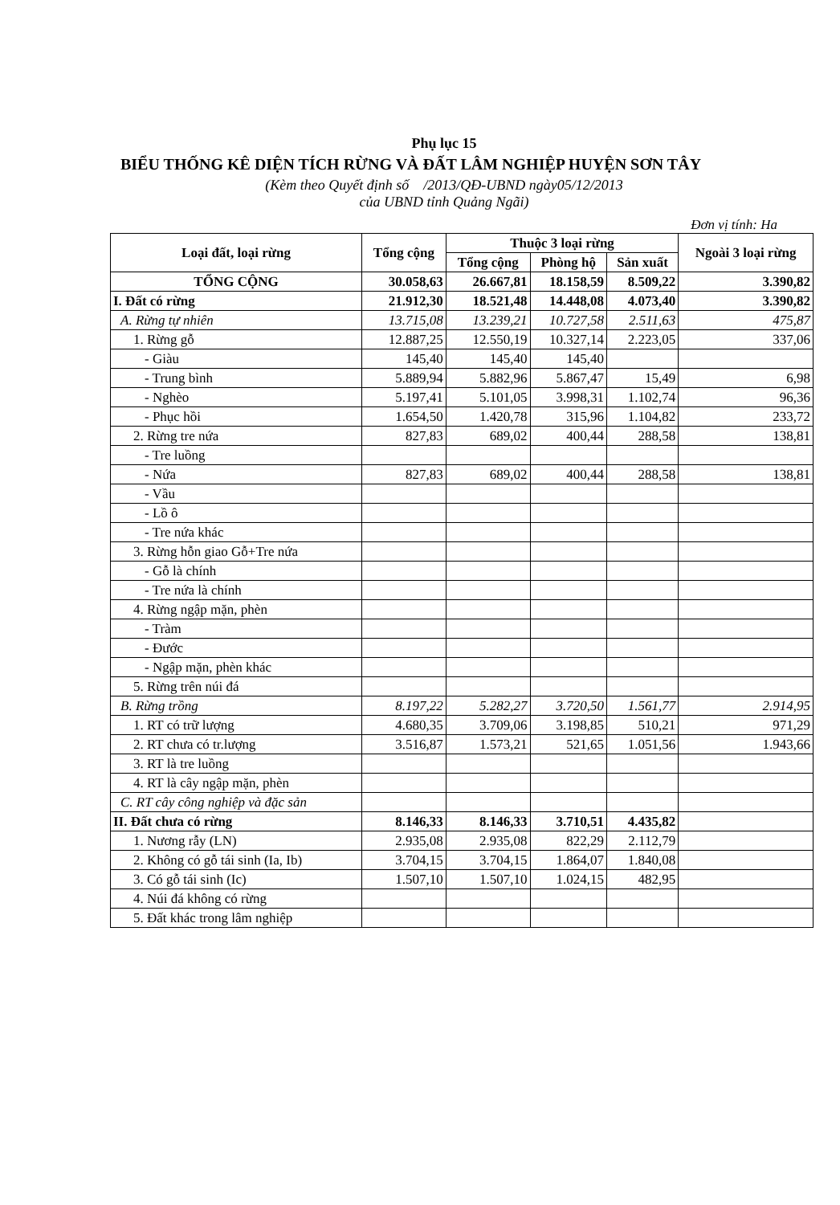Phụ lục 15
BIỂU THỐNG KÊ DIỆN TÍCH RỪNG VÀ ĐẤT LÂM NGHIỆP HUYỆN SƠN TÂY
(Kèm theo Quyết định số /2013/QĐ-UBND ngày05/12/2013
của UBND tỉnh Quảng Ngãi)
Đơn vị tính: Ha
| Loại đất, loại rừng | Tổng cộng | Thuộc 3 loại rừng | | | Ngoài 3 loại rừng |
| --- | --- | --- | --- | --- | --- |
| | | Tổng cộng | Phòng hộ | Sản xuất | |
| TỔNG CỘNG | 30.058,63 | 26.667,81 | 18.158,59 | 8.509,22 | 3.390,82 |
| I. Đất có rừng | 21.912,30 | 18.521,48 | 14.448,08 | 4.073,40 | 3.390,82 |
| A. Rừng tự nhiên | 13.715,08 | 13.239,21 | 10.727,58 | 2.511,63 | 475,87 |
| 1. Rừng gỗ | 12.887,25 | 12.550,19 | 10.327,14 | 2.223,05 | 337,06 |
| - Giàu | 145,40 | 145,40 | 145,40 | | |
| - Trung bình | 5.889,94 | 5.882,96 | 5.867,47 | 15,49 | 6,98 |
| - Nghèo | 5.197,41 | 5.101,05 | 3.998,31 | 1.102,74 | 96,36 |
| - Phục hồi | 1.654,50 | 1.420,78 | 315,96 | 1.104,82 | 233,72 |
| 2. Rừng tre nứa | 827,83 | 689,02 | 400,44 | 288,58 | 138,81 |
| - Tre luồng | | | | | |
| - Nứa | 827,83 | 689,02 | 400,44 | 288,58 | 138,81 |
| - Vầu | | | | | |
| - Lồ ô | | | | | |
| - Tre nứa khác | | | | | |
| 3. Rừng hỗn giao Gỗ+Tre nứa | | | | | |
| - Gỗ là chính | | | | | |
| - Tre nứa là chính | | | | | |
| 4. Rừng ngập mặn, phèn | | | | | |
| - Tràm | | | | | |
| - Đước | | | | | |
| - Ngập mặn, phèn khác | | | | | |
| 5. Rừng trên núi đá | | | | | |
| B. Rừng trồng | 8.197,22 | 5.282,27 | 3.720,50 | 1.561,77 | 2.914,95 |
| 1. RT có trữ lượng | 4.680,35 | 3.709,06 | 3.198,85 | 510,21 | 971,29 |
| 2. RT chưa có tr.lượng | 3.516,87 | 1.573,21 | 521,65 | 1.051,56 | 1.943,66 |
| 3. RT là tre luồng | | | | | |
| 4. RT là cây ngập mặn, phèn | | | | | |
| C. RT cây công nghiệp và đặc sản | | | | | |
| II. Đất chưa có rừng | 8.146,33 | 8.146,33 | 3.710,51 | 4.435,82 | |
| 1. Nương rẫy (LN) | 2.935,08 | 2.935,08 | 822,29 | 2.112,79 | |
| 2. Không có gỗ tái sinh (Ia, Ib) | 3.704,15 | 3.704,15 | 1.864,07 | 1.840,08 | |
| 3. Có gỗ tái sinh (Ic) | 1.507,10 | 1.507,10 | 1.024,15 | 482,95 | |
| 4. Núi đá không có rừng | | | | | |
| 5. Đất khác trong lâm nghiệp | | | | | |